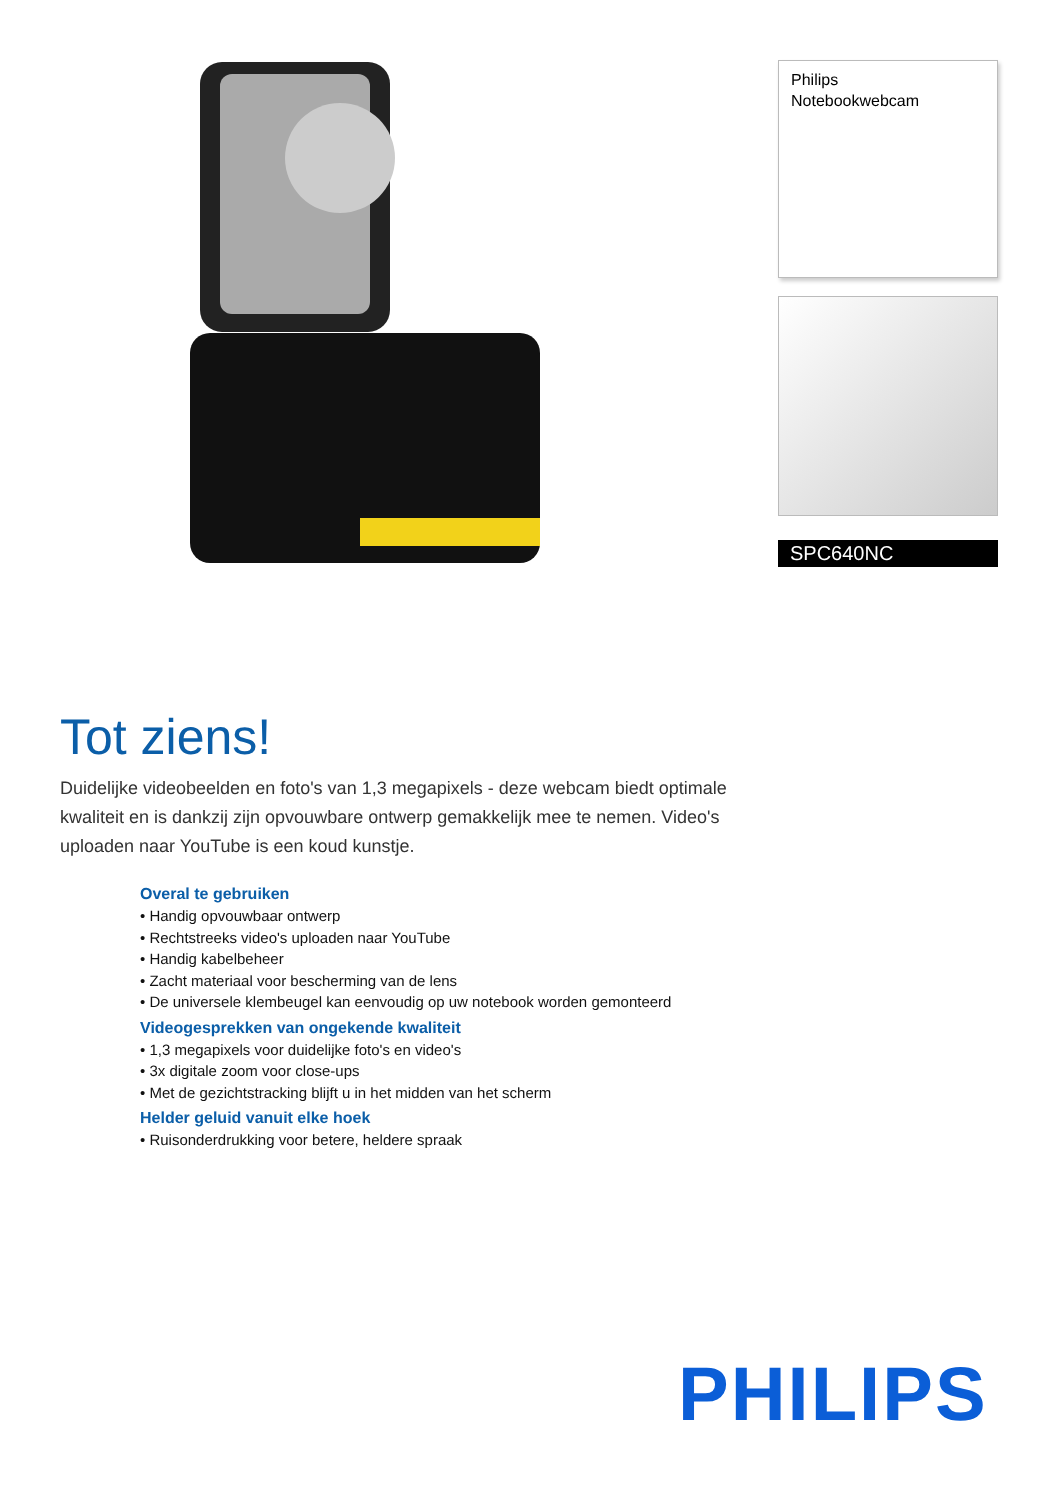Tot ziens!
Duidelijke videobeelden en foto's van 1,3 megapixels - deze webcam biedt optimale kwaliteit en is dankzij zijn opvouwbare ontwerp gemakkelijk mee te nemen. Video's uploaden naar YouTube is een koud kunstje.
Overal te gebruiken
• Handig opvouwbaar ontwerp
• Rechtstreeks video's uploaden naar YouTube
• Handig kabelbeheer
• Zacht materiaal voor bescherming van de lens
• De universele klembeugel kan eenvoudig op uw notebook worden gemonteerd
Videogesprekken van ongekende kwaliteit
• 1,3 megapixels voor duidelijke foto's en video's
• 3x digitale zoom voor close-ups
• Met de gezichtstracking blijft u in het midden van het scherm
Helder geluid vanuit elke hoek
• Ruisonderdrukking voor betere, heldere spraak
Philips
Notebookwebcam
SPC640NC
PHILIPS